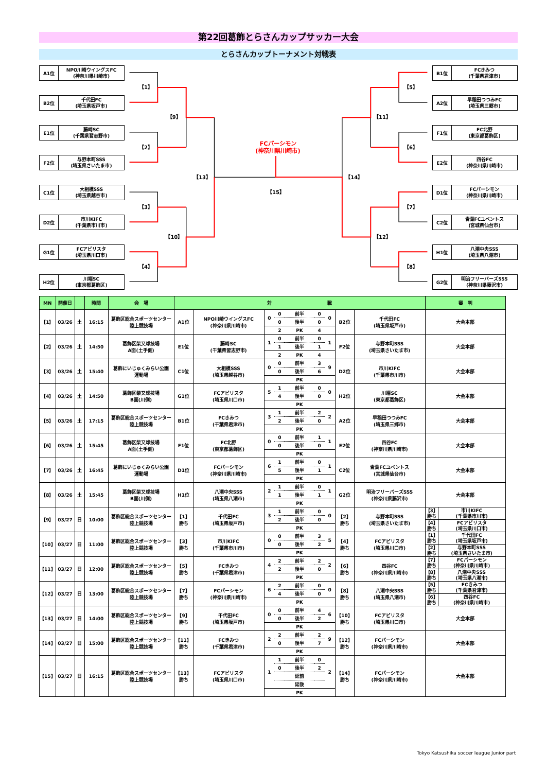第22回葛飾とらさんカップサッカー大会
とらさんカップトーナメント対戦表
A1位
NPO川崎ウイングスFC
(神奈川県川崎市)
B2位
千代田FC
(埼玉県坂戸市)
E1位
藤崎SC
(千葉県習志野市)
F2位
与野本町SSS
(埼玉県さいたま市)
C1位
大相模SSS
(埼玉県越谷市)
D2位
市川KIFC
(千葉県市川市)
G1位
FCアビリスタ
(埼玉県川口市)
H2位
川端SC
(東京都葛飾区)
【1】
【2】
【3】
【4】
【9】
【10】
【13】
【5】
【6】
【7】
【8】
【11】
【12】
【14】
【15】
FCパーシモン
(神奈川県川崎市)
B1位
FCきみつ
(千葉県君津市)
A2位
早稲田つつみFC
(埼玉県三郷市)
F1位
FC北野
(東京都葛飾区)
E2位
四谷FC
(神奈川県川崎市)
D1位
FCパーシモン
(神奈川県川崎市)
C2位
青葉FCユベントス
(宮城県仙台市)
H1位
八潮中央SSS
(埼玉県八潮市)
G2位
明治フリーバーズSSS
(神奈川県藤沢市)
| MN | 開催日 | | 時間 | 会 場 | 対 戦 | | | | | 審 判 |
| --- | --- | --- | --- | --- | --- | --- | --- | --- | --- | --- |
| 【1】 | 03/26 | 土 | 16:15 | 葛飾区総合スポーツセンター 陸上競技場 | A1位 | NPO川崎ウイングスFC (神奈川県川崎市) | / 0 / 0 / 前半 / 0 / 0 / / / 0 / 後半 / 0 / / / / 2 / PK / 4 / / | B2位 | 千代田FC (埼玉県坂戸市) | 大会本部 |
| 【2】 | 03/26 | 土 | 14:50 | 葛飾区柴又球技場 A面(土手側) | E1位 | 藤崎SC (千葉県習志野市) | / 1 / 0 / 前半 / 0 / 1 / / / 1 / 後半 / 1 / / / / 2 / PK / 4 / / | F2位 | 与野本町SSS (埼玉県さいたま市) | 大会本部 |
| 【3】 | 03/26 | 土 | 15:40 | 葛飾にいじゅくみらい公園 運動場 | C1位 | 大相模SSS (埼玉県越谷市) | / 0 / 0 / 前半 / 3 / 9 / / / 0 / 後半 / 6 / / / / / PK / / / | D2位 | 市川KIFC (千葉県市川市) | 大会本部 |
| 【4】 | 03/26 | 土 | 14:50 | 葛飾区柴又球技場 B面(川側) | G1位 | FCアビリスタ (埼玉県川口市) | / 5 / 1 / 前半 / 0 / 0 / / / 4 / 後半 / 0 / / / / / PK / / / | H2位 | 川端SC (東京都葛飾区) | 大会本部 |
| 【5】 | 03/26 | 土 | 17:15 | 葛飾区総合スポーツセンター 陸上競技場 | B1位 | FCきみつ (千葉県君津市) | / 3 / 1 / 前半 / 2 / 2 / / / 2 / 後半 / 0 / / / / / PK / / / | A2位 | 早稲田つつみFC (埼玉県三郷市) | 大会本部 |
| 【6】 | 03/26 | 土 | 15:45 | 葛飾区柴又球技場 A面(土手側) | F1位 | FC北野 (東京都葛飾区) | / 0 / 0 / 前半 / 1 / 1 / / / 0 / 後半 / 0 / / / / / PK / / / | E2位 | 四谷FC (神奈川県川崎市) | 大会本部 |
| 【7】 | 03/26 | 土 | 16:45 | 葛飾にいじゅくみらい公園 運動場 | D1位 | FCパーシモン (神奈川県川崎市) | / 6 / 1 / 前半 / 0 / 1 / / / 5 / 後半 / 1 / / / / / PK / / / | C2位 | 青葉FCユベントス (宮城県仙台市) | 大会本部 |
| 【8】 | 03/26 | 土 | 15:45 | 葛飾区柴又球技場 B面(川側) | H1位 | 八潮中央SSS (埼玉県八潮市) | / 2 / 1 / 前半 / 0 / 1 / / / 1 / 後半 / 1 / / / / / PK / / / | G2位 | 明治フリーバーズSSS (神奈川県藤沢市) | 大会本部 |
| 【9】 | 03/27 | 日 | 10:00 | 葛飾区総合スポーツセンター 陸上競技場 | 【1】 勝ち | 千代田FC (埼玉県坂戸市) | / 3 / 1 / 前半 / 0 / 0 / / / 2 / 後半 / 0 / / / / / PK / / / | 【2】 勝ち | 与野本町SSS (埼玉県さいたま市) | / 【3】 勝ち / 市川KIFC (千葉県市川市) / / 【4】 勝ち / FCアビリスタ (埼玉県川口市) / |
| 【10】 | 03/27 | 日 | 11:00 | 葛飾区総合スポーツセンター 陸上競技場 | 【3】 勝ち | 市川KIFC (千葉県市川市) | / 0 / 0 / 前半 / 3 / 5 / / / 0 / 後半 / 2 / / / / / PK / / / | 【4】 勝ち | FCアビリスタ (埼玉県川口市) | / 【1】 勝ち / 千代田FC (埼玉県坂戸市) / / 【2】 勝ち / 与野本町SSS (埼玉県さいたま市) / |
| 【11】 | 03/27 | 日 | 12:00 | 葛飾区総合スポーツセンター 陸上競技場 | 【5】 勝ち | FCきみつ (千葉県君津市) | / 4 / 2 / 前半 / 2 / 2 / / / 2 / 後半 / 0 / / / / / PK / / / | 【6】 勝ち | 四谷FC (神奈川県川崎市) | / 【7】 勝ち / FCパーシモン (神奈川県川崎市) / / 【8】 勝ち / 八潮中央SSS (埼玉県八潮市) / |
| 【12】 | 03/27 | 日 | 13:00 | 葛飾区総合スポーツセンター 陸上競技場 | 【7】 勝ち | FCパーシモン (神奈川県川崎市) | / 6 / 2 / 前半 / 0 / 0 / / / 4 / 後半 / 0 / / / / / PK / / / | 【8】 勝ち | 八潮中央SSS (埼玉県八潮市) | / 【5】 勝ち / FCきみつ (千葉県君津市) / / 【6】 勝ち / 四谷FC (神奈川県川崎市) / |
| 【13】 | 03/27 | 日 | 14:00 | 葛飾区総合スポーツセンター 陸上競技場 | 【9】 勝ち | 千代田FC (埼玉県坂戸市) | / 0 / 0 / 前半 / 4 / 6 / / / 0 / 後半 / 2 / / / / / PK / / / | 【10】 勝ち | FCアビリスタ (埼玉県川口市) | 大会本部 |
| 【14】 | 03/27 | 日 | 15:00 | 葛飾区総合スポーツセンター 陸上競技場 | 【11】 勝ち | FCきみつ (千葉県君津市) | / 2 / 2 / 前半 / 2 / 9 / / / 0 / 後半 / 7 / / / / / PK / / / | 【12】 勝ち | FCパーシモン (神奈川県川崎市) | 大会本部 |
| 【15】 | 03/27 | 日 | 16:15 | 葛飾区総合スポーツセンター 陸上競技場 | 【13】 勝ち | FCアビリスタ (埼玉県川口市) | / 1 / 1 / 前半 / 0 / 2 / / / 0 / 後半 / 2 / / / / / 延前 / / / / / / 延後 / / / / / / PK / / / | 【14】 勝ち | FCパーシモン (神奈川県川崎市) | 大会本部 |
Tokyo Katsushika soccer league Junior part